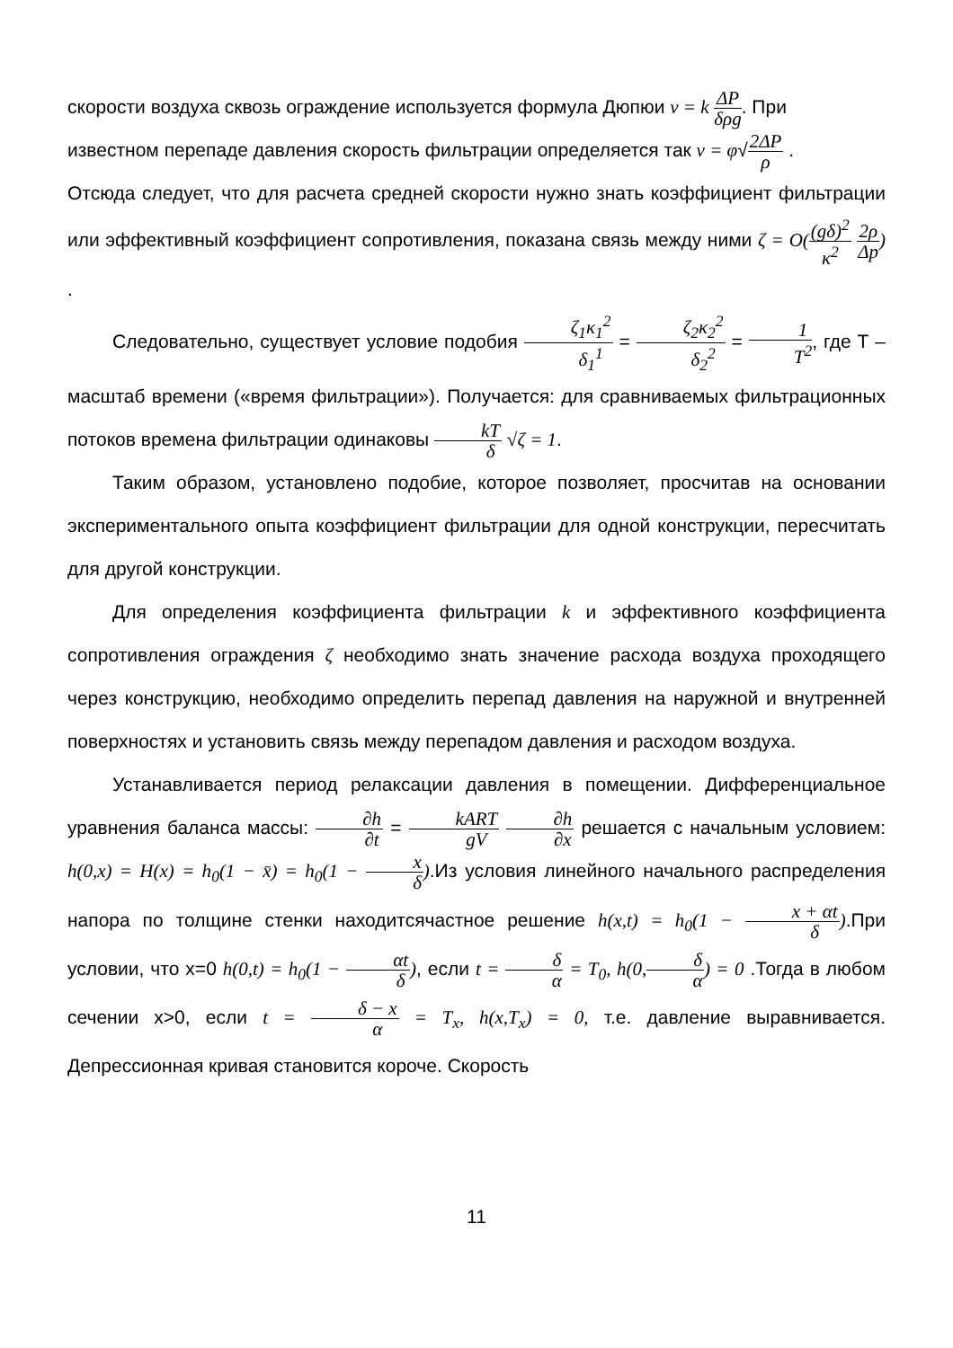скорости воздуха сквозь ограждение используется формула Дюпюи v = k ΔP δρg. При
известном перепаде давления скорость фильтрации определяется так v = φ√2ΔP ρ .
Отсюда следует, что для расчета средней скорости нужно знать коэффициент фильтрации или эффективный коэффициент сопротивления, показана связь между ними ζ = O((gδ)<sup>2</sup> κ<sup>2</sup> 2ρ Δp) .
Следовательно, существует условие подобия ζ<sub>1</sub>κ<sub>1</sub><sup>2</sup> δ<sub>1</sub><sup>1</sup> = ζ<sub>2</sub>κ<sub>2</sub><sup>2</sup> δ<sub>2</sub><sup>2</sup> = 1 T<sup>2</sup>, где Т – масштаб времени («время фильтрации»). Получается: для сравниваемых фильтрационных потоков времена фильтрации одинаковы kT δ √ζ = 1.
Таким образом, установлено подобие, которое позволяет, просчитав на основании экспериментального опыта коэффициент фильтрации для одной конструкции, пересчитать для другой конструкции.
Для определения коэффициента фильтрации k и эффективного коэффициента сопротивления ограждения ζ необходимо знать значение расхода воздуха проходящего через конструкцию, необходимо определить перепад давления на наружной и внутренней поверхностях и установить связь между перепадом давления и расходом воздуха.
Устанавливается период релаксации давления в помещении. Дифференциальное уравнения баланса массы: ∂h ∂t = kART gV ∂h ∂x решается с начальным условием: h(0,x) = H(x) = h<sub>0</sub>(1 − x̄) = h<sub>0</sub>(1 − x δ).Из условия линейного начального распределения напора по толщине стенки находитсячастное решение h(x,t) = h<sub>0</sub>(1 − x + αt δ).При условии, что x=0 h(0,t) = h<sub>0</sub>(1 − αt δ), если t = δ α = T<sub>0</sub>, h(0, δ α) = 0 .Тогда в любом сечении x>0, если t = δ − x α = T<sub>x</sub>, h(x,T<sub>x</sub>) = 0, т.е. давление выравнивается. Депрессионная кривая становится короче. Скорость
11